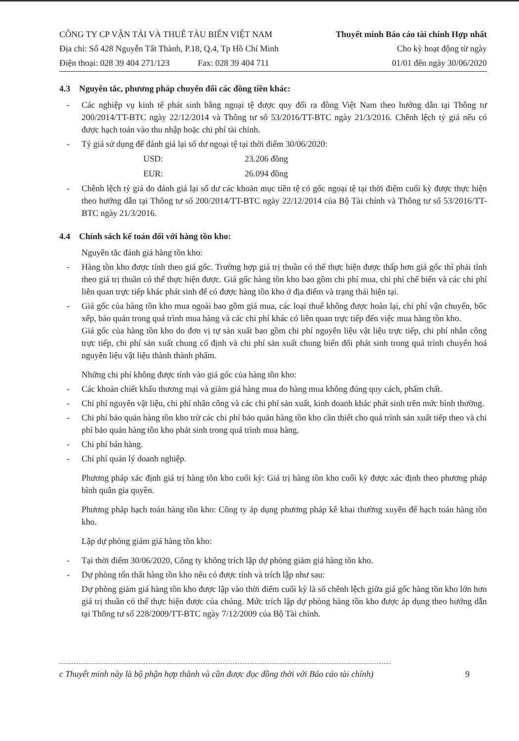CÔNG TY CP VẬN TẢI VÀ THUÊ TÀU BIỂN VIỆT NAM
Địa chỉ: Số 428 Nguyễn Tất Thành, P.18, Q.4, Tp Hồ Chí Minh
Điện thoại: 028 39 404 271/123 Fax: 028 39 404 711
Thuyết minh Báo cáo tài chính Hợp nhất
Cho kỳ hoạt động từ ngày
01/01 đến ngày 30/06/2020
4.3 Nguyên tắc, phương pháp chuyển đổi các đồng tiền khác:
- Các nghiệp vụ kinh tế phát sinh bằng ngoại tệ được quy đổi ra đồng Việt Nam theo hướng dẫn tại Thông tư 200/2014/TT-BTC ngày 22/12/2014 và Thông tư số 53/2016/TT-BTC ngày 21/3/2016. Chênh lệch tỷ giá nếu có được hạch toán vào thu nhập hoặc chi phí tài chính.
- Tỷ giá sử dụng để đánh giá lại số dư ngoại tệ tại thời điểm 30/06/2020:
USD: 23.206 đồng
EUR: 26.094 đồng
- Chênh lệch tỷ giá do đánh giá lại số dư các khoản mục tiền tệ có gốc ngoại tệ tại thời điểm cuối kỳ được thực hiện theo hướng dẫn tại Thông tư số 200/2014/TT-BTC ngày 22/12/2014 của Bộ Tài chính và Thông tư số 53/2016/TT-BTC ngày 21/3/2016.
4.4 Chính sách kế toán đối với hàng tồn kho:
Nguyên tắc đánh giá hàng tồn kho:
- Hàng tồn kho được tính theo giá gốc. Trường hợp giá trị thuần có thể thực hiện được thấp hơn giá gốc thì phải tính theo giá trị thuần có thể thực hiện được. Giá gốc hàng tồn kho bao gồm chi phí mua, chi phí chế biến và các chi phí liên quan trực tiếp khác phát sinh để có được hàng tồn kho ở địa điểm và trạng thái hiện tại.
- Giá gốc của hàng tồn kho mua ngoài bao gồm giá mua, các loại thuế không được hoàn lại, chi phí vận chuyển, bốc xếp, bảo quản trong quá trình mua hàng và các chi phí khác có liên quan trực tiếp đến việc mua hàng tồn kho.
Giá gốc của hàng tồn kho do đơn vị tự sản xuất bao gồm chi phí nguyên liệu vật liệu trực tiếp, chi phí nhân công trực tiếp, chi phí sản xuất chung cố định và chi phí sản xuất chung biến đổi phát sinh trong quá trình chuyển hoá nguyên liệu vật liệu thành thành phẩm.
Những chi phí không được tính vào giá gốc của hàng tồn kho:
- Các khoản chiết khấu thương mại và giảm giá hàng mua do hàng mua không đúng quy cách, phẩm chất.
- Chi phí nguyên vật liệu, chi phí nhân công và các chi phí sản xuất, kinh doanh khác phát sinh trên mức bình thường.
- Chi phí bảo quản hàng tồn kho trừ các chi phí bảo quản hàng tồn kho cần thiết cho quá trình sản xuất tiếp theo và chi phí bảo quản hàng tồn kho phát sinh trong quá trình mua hàng.
- Chi phí bán hàng.
- Chi phí quản lý doanh nghiệp.
Phương pháp xác định giá trị hàng tồn kho cuối kỳ: Giá trị hàng tồn kho cuối kỳ được xác định theo phương pháp bình quân gia quyền.
Phương pháp hạch toán hàng tồn kho: Công ty áp dụng phương pháp kê khai thường xuyên để hạch toán hàng tồn kho.
Lập dự phòng giảm giá hàng tồn kho:
- Tại thời điểm 30/06/2020, Công ty không trích lập dự phòng giảm giá hàng tồn kho.
- Dự phòng tổn thất hàng tồn kho nếu có được tính và trích lập như sau:
Dự phòng giảm giá hàng tồn kho được lập vào thời điểm cuối kỳ là số chênh lệch giữa giá gốc hàng tồn kho lớn hơn giá trị thuần có thể thực hiện được của chúng. Mức trích lập dự phòng hàng tồn kho được áp dụng theo hướng dẫn tại Thông tư số 228/2009/TT-BTC ngày 7/12/2009 của Bộ Tài chính.
c Thuyết minh này là bộ phận hợp thành và cần được đọc đồng thời với Báo cáo tài chính) 9